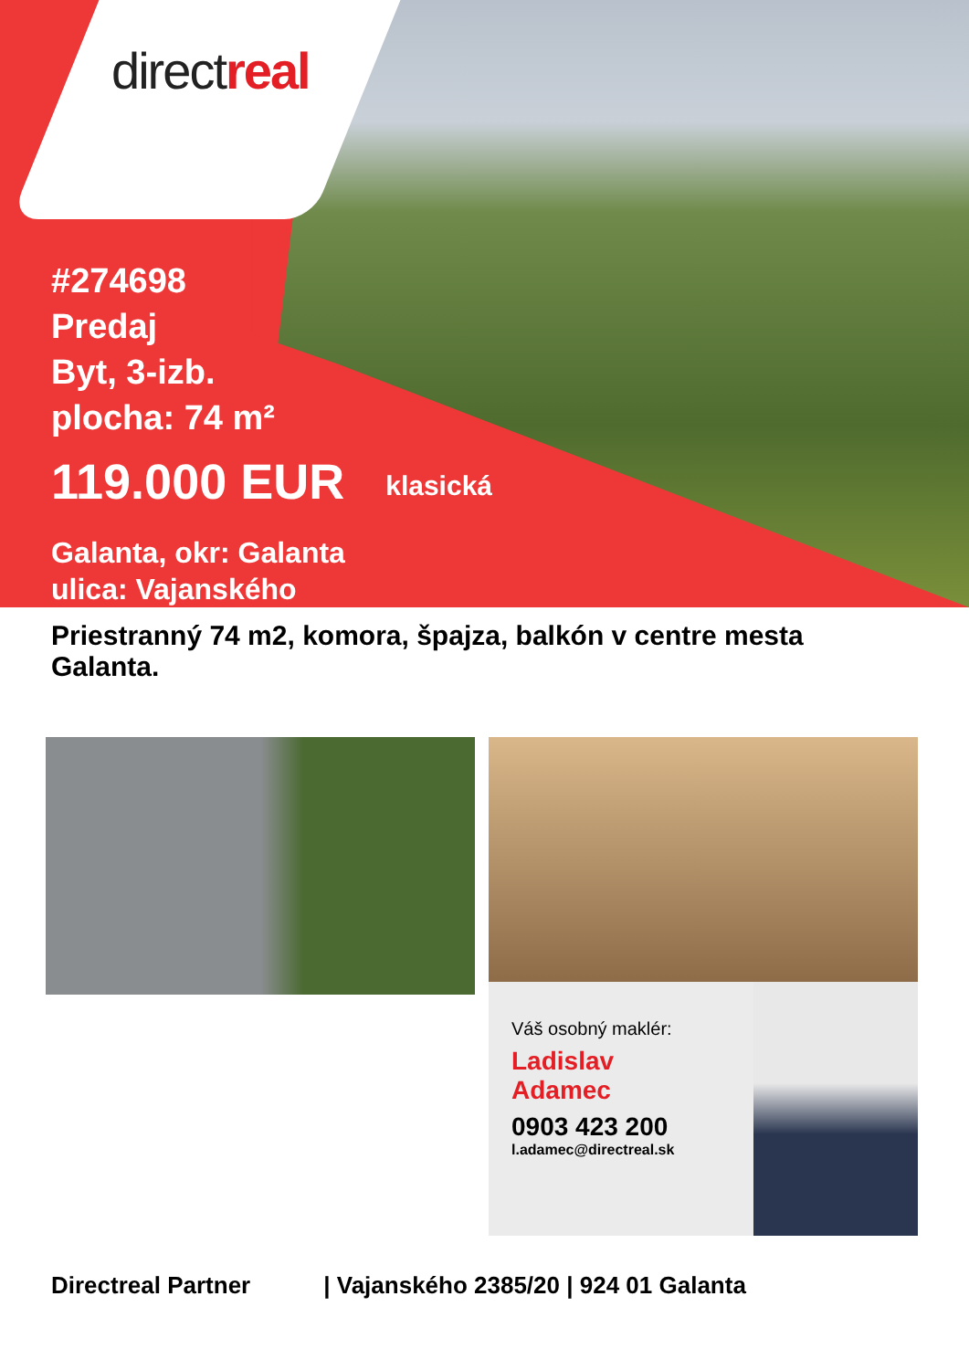directreal
#274698
Predaj
Byt, 3-izb.
plocha: 74 m²
119.000 EUR klasická
Galanta, okr: Galanta
ulica: Vajanského
Priestranný 74 m2, komora, špajza, balkón v centre mesta Galanta.
Váš osobný maklér:
Ladislav
Adamec
0903 423 200
l.adamec@directreal.sk
Directreal Partner | Vajanského 2385/20 | 924 01 Galanta